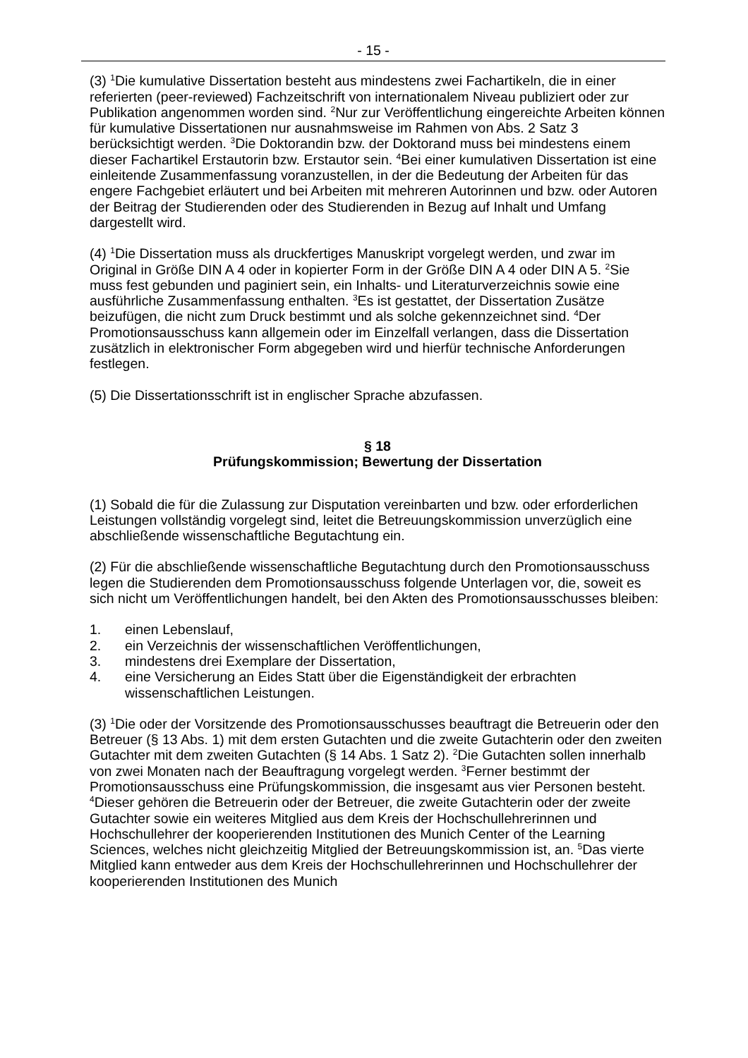- 15 -
(3) <sup>1</sup>Die kumulative Dissertation besteht aus mindestens zwei Fachartikeln, die in einer referierten (peer-reviewed) Fachzeitschrift von internationalem Niveau publiziert oder zur Publikation angenommen worden sind. <sup>2</sup>Nur zur Veröffentlichung eingereichte Arbeiten können für kumulative Dissertationen nur ausnahmsweise im Rahmen von Abs. 2 Satz 3 berücksichtigt werden. <sup>3</sup>Die Doktorandin bzw. der Doktorand muss bei mindestens einem dieser Fachartikel Erstautorin bzw. Erstautor sein. <sup>4</sup>Bei einer kumulativen Dissertation ist eine einleitende Zusammenfassung voranzustellen, in der die Bedeutung der Arbeiten für das engere Fachgebiet erläutert und bei Arbeiten mit mehreren Autorinnen und bzw. oder Autoren der Beitrag der Studierenden oder des Studierenden in Bezug auf Inhalt und Umfang dargestellt wird.
(4) <sup>1</sup>Die Dissertation muss als druckfertiges Manuskript vorgelegt werden, und zwar im Original in Größe DIN A 4 oder in kopierter Form in der Größe DIN A 4 oder DIN A 5. <sup>2</sup>Sie muss fest gebunden und paginiert sein, ein Inhalts- und Literaturverzeichnis sowie eine ausführliche Zusammenfassung enthalten. <sup>3</sup>Es ist gestattet, der Dissertation Zusätze beizufügen, die nicht zum Druck bestimmt und als solche gekennzeichnet sind. <sup>4</sup>Der Promotionsausschuss kann allgemein oder im Einzelfall verlangen, dass die Dissertation zusätzlich in elektronischer Form abgegeben wird und hierfür technische Anforderungen festlegen.
(5) Die Dissertationsschrift ist in englischer Sprache abzufassen.
§ 18
Prüfungskommission; Bewertung der Dissertation
(1) Sobald die für die Zulassung zur Disputation vereinbarten und bzw. oder erforderlichen Leistungen vollständig vorgelegt sind, leitet die Betreuungskommission unverzüglich eine abschließende wissenschaftliche Begutachtung ein.
(2) Für die abschließende wissenschaftliche Begutachtung durch den Promotionsausschuss legen die Studierenden dem Promotionsausschuss folgende Unterlagen vor, die, soweit es sich nicht um Veröffentlichungen handelt, bei den Akten des Promotionsausschusses bleiben:
1. einen Lebenslauf,
2. ein Verzeichnis der wissenschaftlichen Veröffentlichungen,
3. mindestens drei Exemplare der Dissertation,
4. eine Versicherung an Eides Statt über die Eigenständigkeit der erbrachten wissenschaftlichen Leistungen.
(3) <sup>1</sup>Die oder der Vorsitzende des Promotionsausschusses beauftragt die Betreuerin oder den Betreuer (§ 13 Abs. 1) mit dem ersten Gutachten und die zweite Gutachterin oder den zweiten Gutachter mit dem zweiten Gutachten (§ 14 Abs. 1 Satz 2). <sup>2</sup>Die Gutachten sollen innerhalb von zwei Monaten nach der Beauftragung vorgelegt werden. <sup>3</sup>Ferner bestimmt der Promotionsausschuss eine Prüfungskommission, die insgesamt aus vier Personen besteht. <sup>4</sup>Dieser gehören die Betreuerin oder der Betreuer, die zweite Gutachterin oder der zweite Gutachter sowie ein weiteres Mitglied aus dem Kreis der Hochschullehrerinnen und Hochschullehrer der kooperierenden Institutionen des Munich Center of the Learning Sciences, welches nicht gleichzeitig Mitglied der Betreuungskommission ist, an. <sup>5</sup>Das vierte Mitglied kann entweder aus dem Kreis der Hochschullehrerinnen und Hochschullehrer der kooperierenden Institutionen des Munich